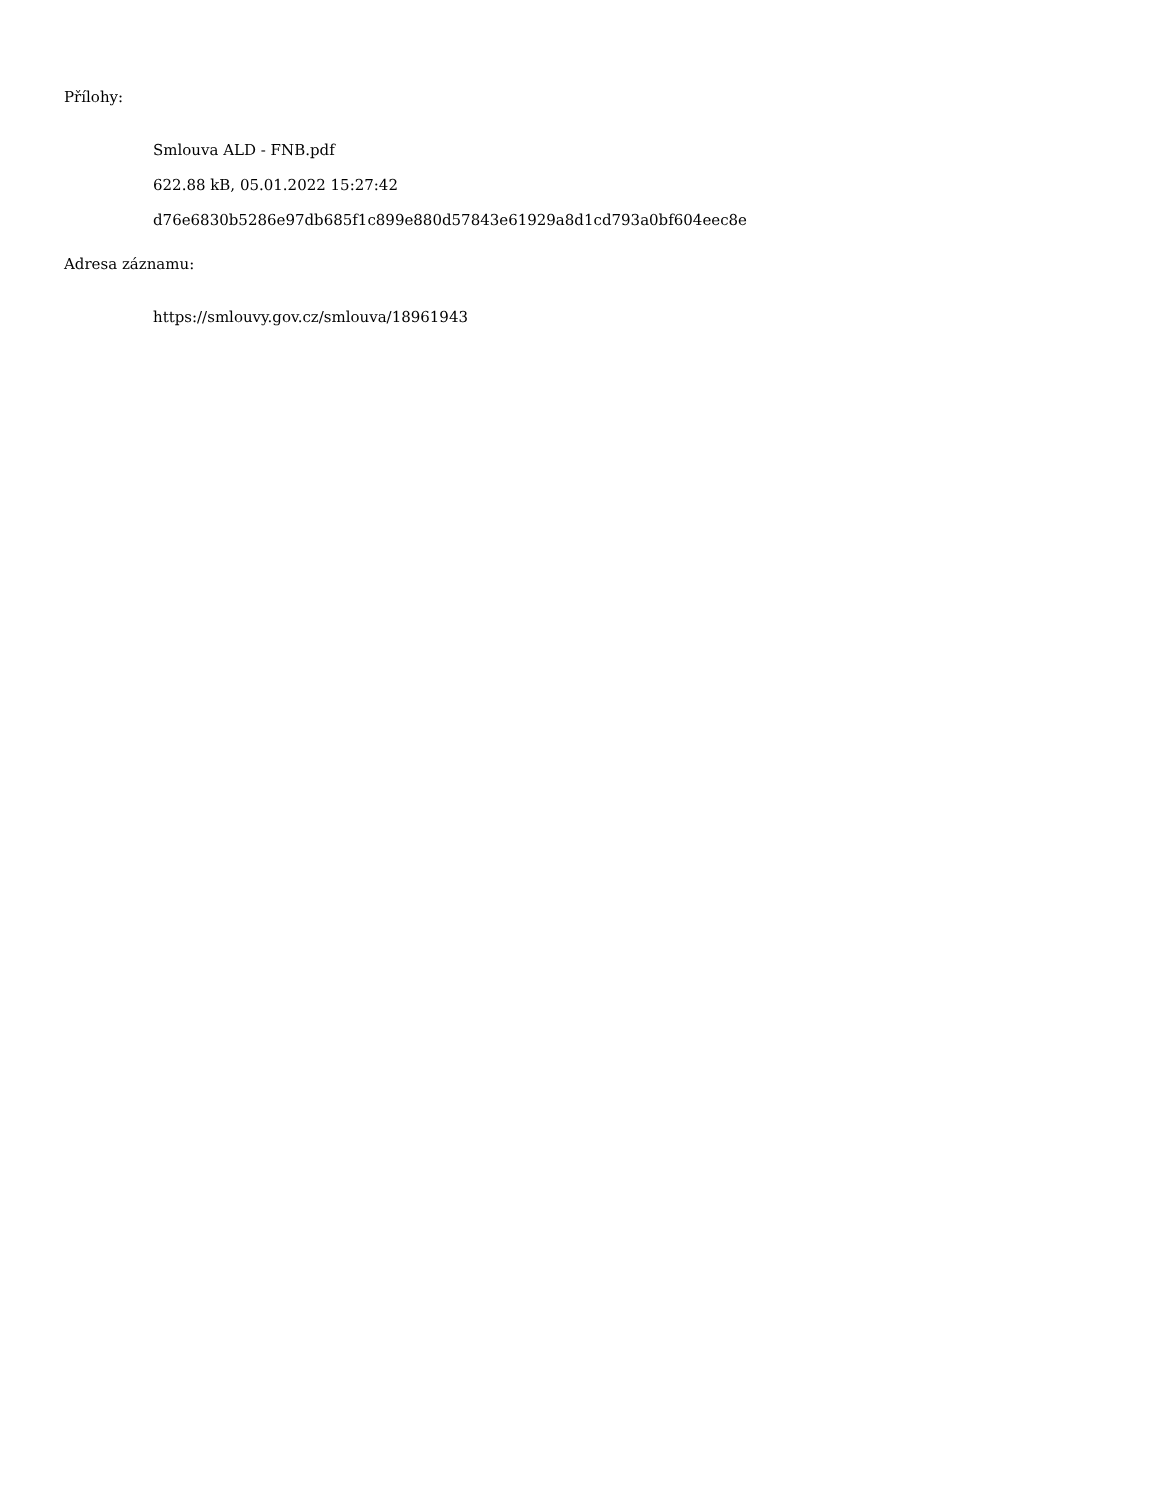Přílohy:
Smlouva ALD - FNB.pdf
622.88 kB, 05.01.2022 15:27:42
d76e6830b5286e97db685f1c899e880d57843e61929a8d1cd793a0bf604eec8e
Adresa záznamu:
https://smlouvy.gov.cz/smlouva/18961943